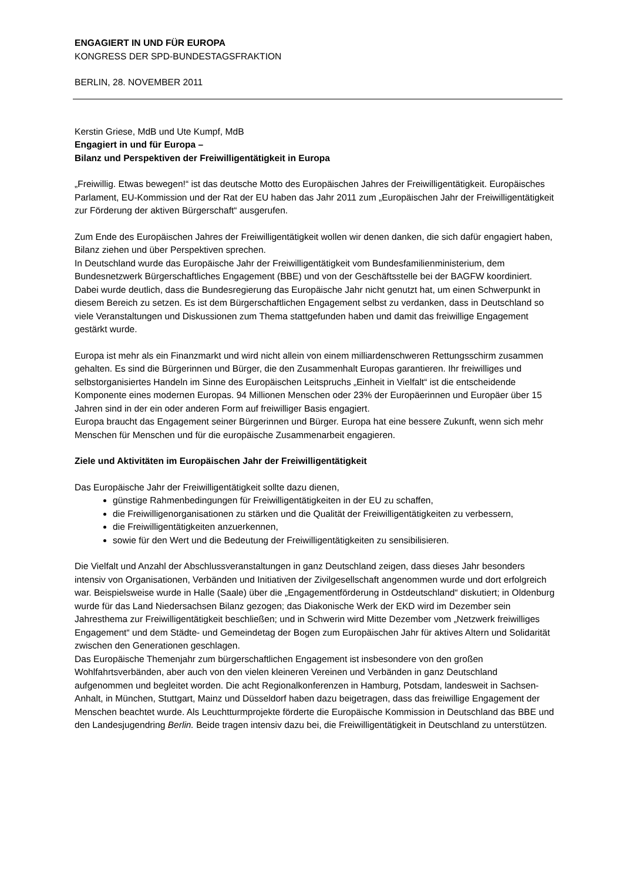ENGAGIERT IN UND FÜR EUROPA
KONGRESS DER SPD-BUNDESTAGSFRAKTION
BERLIN, 28. NOVEMBER 2011
Kerstin Griese, MdB und Ute Kumpf, MdB
Engagiert in und für Europa –
Bilanz und Perspektiven der Freiwilligentätigkeit in Europa
„Freiwillig. Etwas bewegen!“ ist das deutsche Motto des Europäischen Jahres der Freiwilligentätigkeit. Europäisches Parlament, EU-Kommission und der Rat der EU haben das Jahr 2011 zum „Europäischen Jahr der Freiwilligentätigkeit zur Förderung der aktiven Bürgerschaft“ ausgerufen.
Zum Ende des Europäischen Jahres der Freiwilligentätigkeit wollen wir denen danken, die sich dafür engagiert haben, Bilanz ziehen und über Perspektiven sprechen.
In Deutschland wurde das Europäische Jahr der Freiwilligentätigkeit vom Bundesfamilienministerium, dem Bundesnetzwerk Bürgerschaftliches Engagement (BBE) und von der Geschäftsstelle bei der BAGFW koordiniert. Dabei wurde deutlich, dass die Bundesregierung das Europäische Jahr nicht genutzt hat, um einen Schwerpunkt in diesem Bereich zu setzen. Es ist dem Bürgerschaftlichen Engagement selbst zu verdanken, dass in Deutschland so viele Veranstaltungen und Diskussionen zum Thema stattgefunden haben und damit das freiwillige Engagement gestärkt wurde.
Europa ist mehr als ein Finanzmarkt und wird nicht allein von einem milliardenschweren Rettungsschirm zusammen gehalten. Es sind die Bürgerinnen und Bürger, die den Zusammenhalt Europas garantieren. Ihr freiwilliges und selbstorganisiertes Handeln im Sinne des Europäischen Leitspruchs „Einheit in Vielfalt“ ist die entscheidende Komponente eines modernen Europas. 94 Millionen Menschen oder 23% der Europäerinnen und Europäer über 15 Jahren sind in der ein oder anderen Form auf freiwilliger Basis engagiert.
Europa braucht das Engagement seiner Bürgerinnen und Bürger. Europa hat eine bessere Zukunft, wenn sich mehr Menschen für Menschen und für die europäische Zusammenarbeit engagieren.
Ziele und Aktivitäten im Europäischen Jahr der Freiwilligentätigkeit
Das Europäische Jahr der Freiwilligentätigkeit sollte dazu dienen,
günstige Rahmenbedingungen für Freiwilligentätigkeiten in der EU zu schaffen,
die Freiwilligenorganisationen zu stärken und die Qualität der Freiwilligentätigkeiten zu verbessern,
die Freiwilligentätigkeiten anzuerkennen,
sowie für den Wert und die Bedeutung der Freiwilligentätigkeiten zu sensibilisieren.
Die Vielfalt und Anzahl der Abschlussveranstaltungen in ganz Deutschland zeigen, dass dieses Jahr besonders intensiv von Organisationen, Verbänden und Initiativen der Zivilgesellschaft angenommen wurde und dort erfolgreich war. Beispielsweise wurde in Halle (Saale) über die „Engagementförderung in Ostdeutschland“ diskutiert; in Oldenburg wurde für das Land Niedersachsen Bilanz gezogen; das Diakonische Werk der EKD wird im Dezember sein Jahresthema zur Freiwilligentätigkeit beschließen; und in Schwerin wird Mitte Dezember vom „Netzwerk freiwilliges Engagement“ und dem Städte- und Gemeindetag der Bogen zum Europäischen Jahr für aktives Altern und Solidarität zwischen den Generationen geschlagen.
Das Europäische Themenjahr zum bürgerschaftlichen Engagement ist insbesondere von den großen Wohlfahrtsverbänden, aber auch von den vielen kleineren Vereinen und Verbänden in ganz Deutschland aufgenommen und begleitet worden. Die acht Regionalkonferenzen in Hamburg, Potsdam, landesweit in Sachsen-Anhalt, in München, Stuttgart, Mainz und Düsseldorf haben dazu beigetragen, dass das freiwillige Engagement der Menschen beachtet wurde. Als Leuchtturmprojekte förderte die Europäische Kommission in Deutschland das BBE und den Landesjugendring Berlin. Beide tragen intensiv dazu bei, die Freiwilligentätigkeit in Deutschland zu unterstützen.